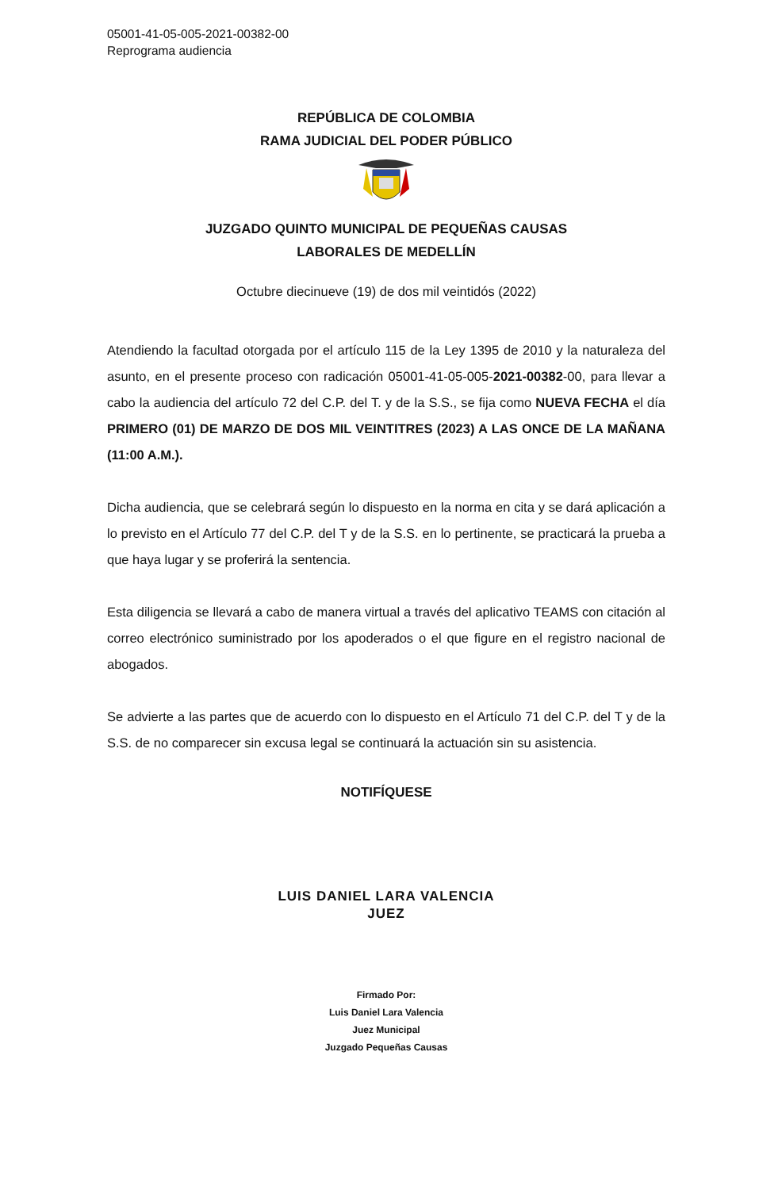05001-41-05-005-2021-00382-00
Reprograma audiencia
REPÚBLICA DE COLOMBIA
RAMA JUDICIAL DEL PODER PÚBLICO
JUZGADO QUINTO MUNICIPAL DE PEQUEÑAS CAUSAS
LABORALES DE MEDELLÍN
Octubre diecinueve (19) de dos mil veintidós (2022)
Atendiendo la facultad otorgada por el artículo 115 de la Ley 1395 de 2010 y la naturaleza del asunto, en el presente proceso con radicación 05001-41-05-005-2021-00382-00, para llevar a cabo la audiencia del artículo 72 del C.P. del T. y de la S.S., se fija como NUEVA FECHA el día PRIMERO (01) DE MARZO DE DOS MIL VEINTITRES (2023) A LAS ONCE DE LA MAÑANA (11:00 A.M.).
Dicha audiencia, que se celebrará según lo dispuesto en la norma en cita y se dará aplicación a lo previsto en el Artículo 77 del C.P. del T y de la S.S. en lo pertinente, se practicará la prueba a que haya lugar y se proferirá la sentencia.
Esta diligencia se llevará a cabo de manera virtual a través del aplicativo TEAMS con citación al correo electrónico suministrado por los apoderados o el que figure en el registro nacional de abogados.
Se advierte a las partes que de acuerdo con lo dispuesto en el Artículo 71 del C.P. del T y de la S.S. de no comparecer sin excusa legal se continuará la actuación sin su asistencia.
NOTIFÍQUESE
LUIS DANIEL LARA VALENCIA
JUEZ
Firmado Por:
Luis Daniel Lara Valencia
Juez Municipal
Juzgado Pequeñas Causas